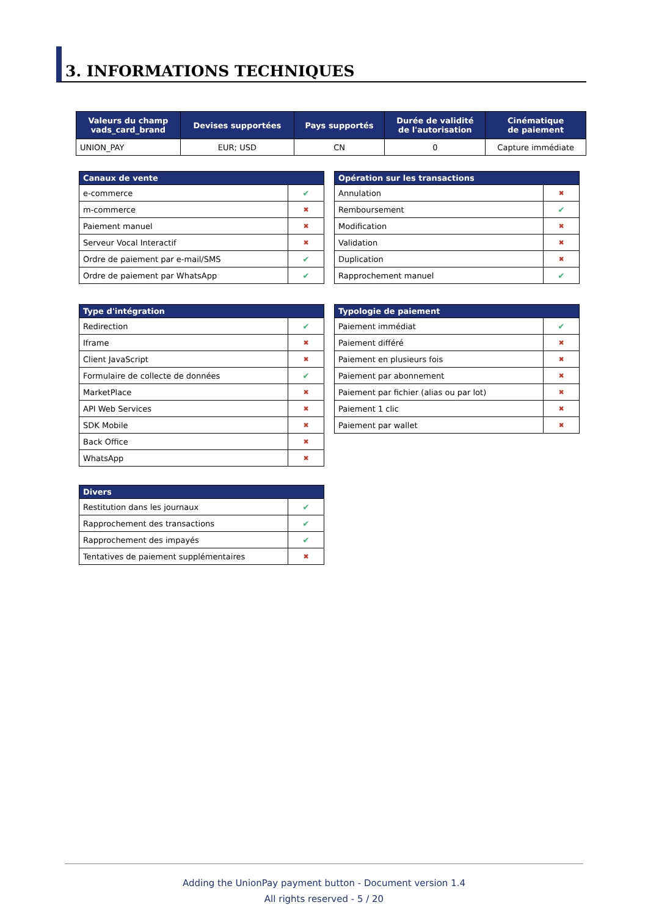3. INFORMATIONS TECHNIQUES
| Valeurs du champ vads_card_brand | Devises supportées | Pays supportés | Durée de validité de l'autorisation | Cinématique de paiement |
| --- | --- | --- | --- | --- |
| UNION_PAY | EUR; USD | CN | 0 | Capture immédiate |
| Canaux de vente | |
| --- | --- |
| e-commerce | ✔ |
| m-commerce | ✖ |
| Paiement manuel | ✖ |
| Serveur Vocal Interactif | ✖ |
| Ordre de paiement par e-mail/SMS | ✔ |
| Ordre de paiement par WhatsApp | ✔ |
| Opération sur les transactions | |
| --- | --- |
| Annulation | ✖ |
| Remboursement | ✔ |
| Modification | ✖ |
| Validation | ✖ |
| Duplication | ✖ |
| Rapprochement manuel | ✔ |
| Type d'intégration | |
| --- | --- |
| Redirection | ✔ |
| Iframe | ✖ |
| Client JavaScript | ✖ |
| Formulaire de collecte de données | ✔ |
| MarketPlace | ✖ |
| API Web Services | ✖ |
| SDK Mobile | ✖ |
| Back Office | ✖ |
| WhatsApp | ✖ |
| Typologie de paiement | |
| --- | --- |
| Paiement immédiat | ✔ |
| Paiement différé | ✖ |
| Paiement en plusieurs fois | ✖ |
| Paiement par abonnement | ✖ |
| Paiement par fichier (alias ou par lot) | ✖ |
| Paiement 1 clic | ✖ |
| Paiement par wallet | ✖ |
| Divers | |
| --- | --- |
| Restitution dans les journaux | ✔ |
| Rapprochement des transactions | ✔ |
| Rapprochement des impayés | ✔ |
| Tentatives de paiement supplémentaires | ✖ |
Adding the UnionPay payment button - Document version 1.4
All rights reserved - 5 / 20